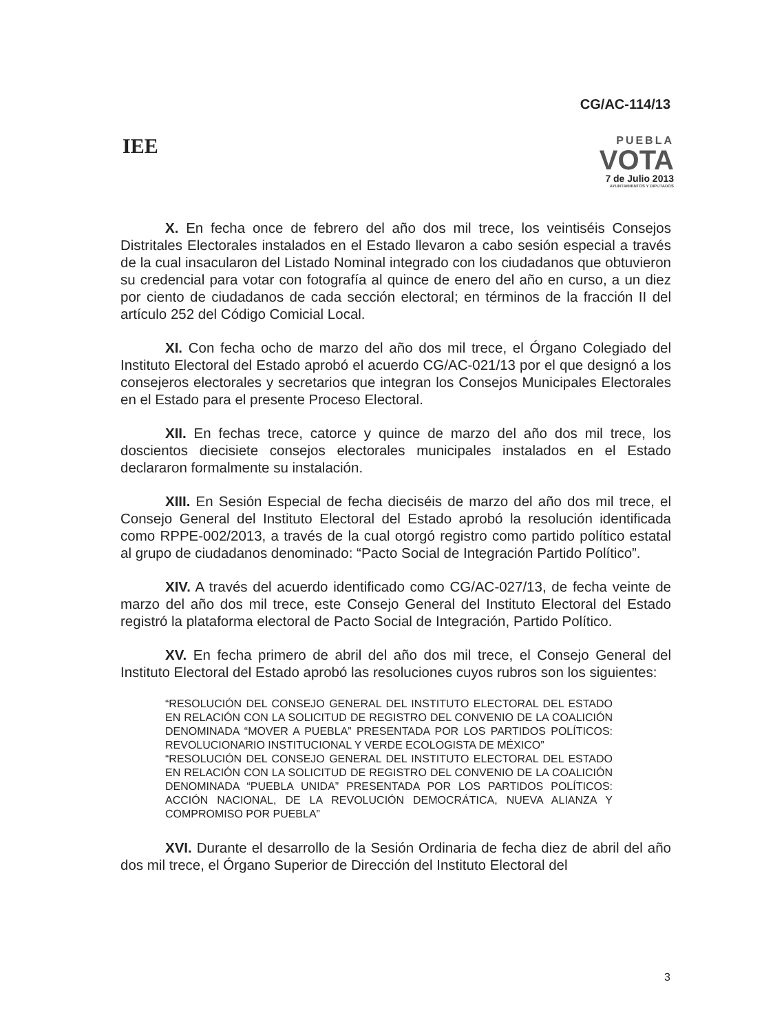CG/AC-114/13
IEE
PUEBLA
VOTA
7 de Julio 2013
AYUNTAMIENTOS Y DIPUTADOS
X. En fecha once de febrero del año dos mil trece, los veintiséis Consejos Distritales Electorales instalados en el Estado llevaron a cabo sesión especial a través de la cual insacularon del Listado Nominal integrado con los ciudadanos que obtuvieron su credencial para votar con fotografía al quince de enero del año en curso, a un diez por ciento de ciudadanos de cada sección electoral; en términos de la fracción II del artículo 252 del Código Comicial Local.
XI. Con fecha ocho de marzo del año dos mil trece, el Órgano Colegiado del Instituto Electoral del Estado aprobó el acuerdo CG/AC-021/13 por el que designó a los consejeros electorales y secretarios que integran los Consejos Municipales Electorales en el Estado para el presente Proceso Electoral.
XII. En fechas trece, catorce y quince de marzo del año dos mil trece, los doscientos diecisiete consejos electorales municipales instalados en el Estado declararon formalmente su instalación.
XIII. En Sesión Especial de fecha dieciséis de marzo del año dos mil trece, el Consejo General del Instituto Electoral del Estado aprobó la resolución identificada como RPPE-002/2013, a través de la cual otorgó registro como partido político estatal al grupo de ciudadanos denominado: “Pacto Social de Integración Partido Político”.
XIV. A través del acuerdo identificado como CG/AC-027/13, de fecha veinte de marzo del año dos mil trece, este Consejo General del Instituto Electoral del Estado registró la plataforma electoral de Pacto Social de Integración, Partido Político.
XV. En fecha primero de abril del año dos mil trece, el Consejo General del Instituto Electoral del Estado aprobó las resoluciones cuyos rubros son los siguientes:
“RESOLUCIÓN DEL CONSEJO GENERAL DEL INSTITUTO ELECTORAL DEL ESTADO EN RELACIÓN CON LA SOLICITUD DE REGISTRO DEL CONVENIO DE LA COALICIÓN DENOMINADA “MOVER A PUEBLA” PRESENTADA POR LOS PARTIDOS POLÍTICOS: REVOLUCIONARIO INSTITUCIONAL Y VERDE ECOLOGISTA DE MÉXICO”
“RESOLUCIÓN DEL CONSEJO GENERAL DEL INSTITUTO ELECTORAL DEL ESTADO EN RELACIÓN CON LA SOLICITUD DE REGISTRO DEL CONVENIO DE LA COALICIÓN DENOMINADA “PUEBLA UNIDA” PRESENTADA POR LOS PARTIDOS POLÍTICOS: ACCIÓN NACIONAL, DE LA REVOLUCIÓN DEMOCRÁTICA, NUEVA ALIANZA Y COMPROMISO POR PUEBLA”
XVI. Durante el desarrollo de la Sesión Ordinaria de fecha diez de abril del año dos mil trece, el Órgano Superior de Dirección del Instituto Electoral del
3